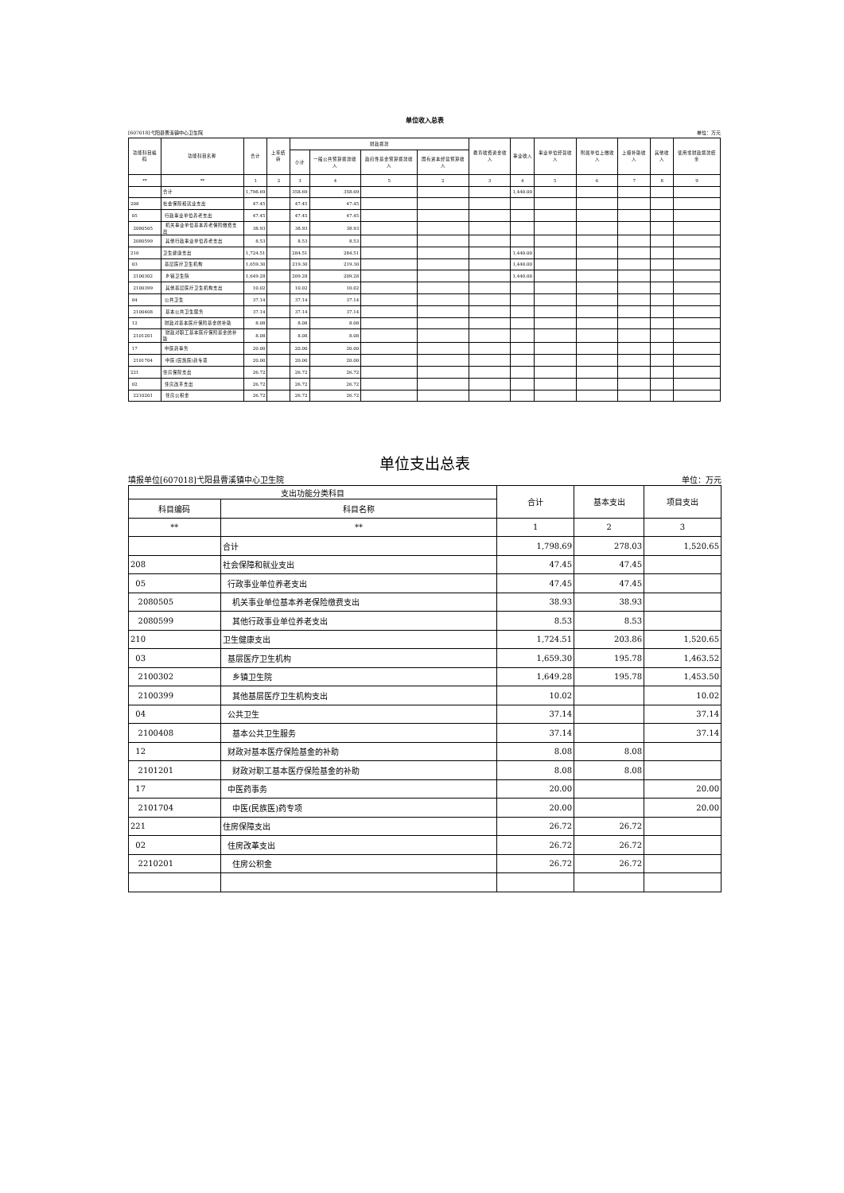单位收入总表
[607018]弋阳县曹溪镇中心卫生院 单位：万元
| 功能科目编码 | 功能科目名称 | 合计 | 上年结转 | 财政拨款 | | | | 教育收费资金收入 | 事业收入 | 事业单位经营收入 | 附属单位上缴收入 | 上级补助收入 | 其他收入 | 使用非财政拨款结余 |
| --- | --- | --- | --- | --- | --- | --- | --- | --- | --- | --- | --- | --- | --- | --- |
| | | | | 小计 | 一般公共预算拨款收入 | 政府性基金预算拨款收入 | 国有资本经营预算收入 | | | | | | | |
| ** | ** | 1 | 2 | 3 | 4 | 5 | 2 | 3 | 4 | 5 | 6 | 7 | 8 | 9 |
| | 合计 | 1,798.69 | | 358.69 | 358.69 | | | | 1,440.00 | | | | | |
| 208 | 社会保障和就业支出 | 47.45 | | 47.45 | 47.45 | | | | | | | | | |
| 05 | 行政事业单位养老支出 | 47.45 | | 47.45 | 47.45 | | | | | | | | | |
| 2080505 | 机关事业单位基本养老保险缴费支出 | 38.93 | | 38.93 | 38.93 | | | | | | | | | |
| 2080599 | 其他行政事业单位养老支出 | 8.53 | | 8.53 | 8.53 | | | | | | | | | |
| 210 | 卫生健康支出 | 1,724.51 | | 284.51 | 284.51 | | | | 1,440.00 | | | | | |
| 03 | 基层医疗卫生机构 | 1,659.30 | | 219.30 | 219.30 | | | | 1,440.00 | | | | | |
| 2100302 | 乡镇卫生院 | 1,649.28 | | 209.28 | 209.28 | | | | 1,440.00 | | | | | |
| 2100399 | 其他基层医疗卫生机构支出 | 10.02 | | 10.02 | 10.02 | | | | | | | | | |
| 04 | 公共卫生 | 37.14 | | 37.14 | 37.14 | | | | | | | | | |
| 2100408 | 基本公共卫生服务 | 37.14 | | 37.14 | 37.14 | | | | | | | | | |
| 12 | 财政对基本医疗保险基金的补助 | 8.08 | | 8.08 | 8.08 | | | | | | | | | |
| 2101201 | 财政对职工基本医疗保险基金的补助 | 8.08 | | 8.08 | 8.08 | | | | | | | | | |
| 17 | 中医药事务 | 20.00 | | 20.00 | 20.00 | | | | | | | | | |
| 2101704 | 中医(民族医)药专项 | 20.00 | | 20.00 | 20.00 | | | | | | | | | |
| 221 | 住房保障支出 | 26.72 | | 26.72 | 26.72 | | | | | | | | | |
| 02 | 住房改革支出 | 26.72 | | 26.72 | 26.72 | | | | | | | | | |
| 2210201 | 住房公积金 | 26.72 | | 26.72 | 26.72 | | | | | | | | | |
单位支出总表
填报单位[607018]弋阳县曹溪镇中心卫生院 单位：万元
| 支出功能分类科目 | | 合计 | 基本支出 | 项目支出 |
| --- | --- | --- | --- | --- |
| 科目编码 | 科目名称 | | | |
| ** | ** | 1 | 2 | 3 |
| | 合计 | 1,798.69 | 278.03 | 1,520.65 |
| 208 | 社会保障和就业支出 | 47.45 | 47.45 | |
| 05 | 行政事业单位养老支出 | 47.45 | 47.45 | |
| 2080505 | 机关事业单位基本养老保险缴费支出 | 38.93 | 38.93 | |
| 2080599 | 其他行政事业单位养老支出 | 8.53 | 8.53 | |
| 210 | 卫生健康支出 | 1,724.51 | 203.86 | 1,520.65 |
| 03 | 基层医疗卫生机构 | 1,659.30 | 195.78 | 1,463.52 |
| 2100302 | 乡镇卫生院 | 1,649.28 | 195.78 | 1,453.50 |
| 2100399 | 其他基层医疗卫生机构支出 | 10.02 | | 10.02 |
| 04 | 公共卫生 | 37.14 | | 37.14 |
| 2100408 | 基本公共卫生服务 | 37.14 | | 37.14 |
| 12 | 财政对基本医疗保险基金的补助 | 8.08 | 8.08 | |
| 2101201 | 财政对职工基本医疗保险基金的补助 | 8.08 | 8.08 | |
| 17 | 中医药事务 | 20.00 | | 20.00 |
| 2101704 | 中医(民族医)药专项 | 20.00 | | 20.00 |
| 221 | 住房保障支出 | 26.72 | 26.72 | |
| 02 | 住房改革支出 | 26.72 | 26.72 | |
| 2210201 | 住房公积金 | 26.72 | 26.72 | |